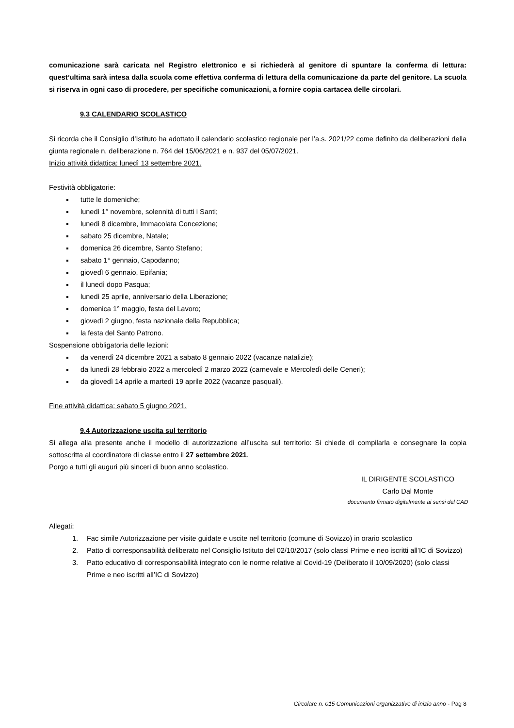comunicazione sarà caricata nel Registro elettronico e si richiederà al genitore di spuntare la conferma di lettura: quest’ultima sarà intesa dalla scuola come effettiva conferma di lettura della comunicazione da parte del genitore. La scuola si riserva in ogni caso di procedere, per specifiche comunicazioni, a fornire copia cartacea delle circolari.
9.3 CALENDARIO SCOLASTICO
Si ricorda che il Consiglio d’Istituto ha adottato il calendario scolastico regionale per l’a.s. 2021/22 come definito da deliberazioni della giunta regionale n. deliberazione n. 764 del 15/06/2021 e n. 937 del 05/07/2021.
Inizio attività didattica: lunedì 13 settembre 2021.
Festività obbligatorie:
tutte le domeniche;
lunedì 1° novembre, solennità di tutti i Santi;
lunedì 8 dicembre, Immacolata Concezione;
sabato 25 dicembre, Natale;
domenica 26 dicembre, Santo Stefano;
sabato 1° gennaio, Capodanno;
giovedì 6 gennaio, Epifania;
il lunedì dopo Pasqua;
lunedì 25 aprile, anniversario della Liberazione;
domenica 1° maggio, festa del Lavoro;
giovedì 2 giugno, festa nazionale della Repubblica;
la festa del Santo Patrono.
Sospensione obbligatoria delle lezioni:
da venerdì 24 dicembre 2021 a sabato 8 gennaio 2022 (vacanze natalizie);
da lunedì 28 febbraio 2022 a mercoledì 2 marzo 2022 (carnevale e Mercoledì delle Ceneri);
da giovedì 14 aprile a martedì 19 aprile 2022 (vacanze pasquali).
Fine attività didattica: sabato 5 giugno 2021.
9.4 Autorizzazione uscita sul territorio
Si allega alla presente anche il modello di autorizzazione all’uscita sul territorio: Si chiede di compilarla e consegnare la copia sottoscritta al coordinatore di classe entro il 27 settembre 2021.
Porgo a tutti gli auguri più sinceri di buon anno scolastico.
IL DIRIGENTE SCOLASTICO
Carlo Dal Monte
documento firmato digitalmente ai sensi del CAD
Allegati:
1. Fac simile Autorizzazione per visite guidate e uscite nel territorio (comune di Sovizzo) in orario scolastico
2. Patto di corresponsabilità deliberato nel Consiglio Istituto del 02/10/2017 (solo classi Prime e neo iscritti all’IC di Sovizzo)
3. Patto educativo di corresponsabilità integrato con le norme relative al Covid-19 (Deliberato il 10/09/2020) (solo classi Prime e neo iscritti all’IC di Sovizzo)
Circolare n. 015 Comunicazioni organizzative di inizio anno - Pag 8